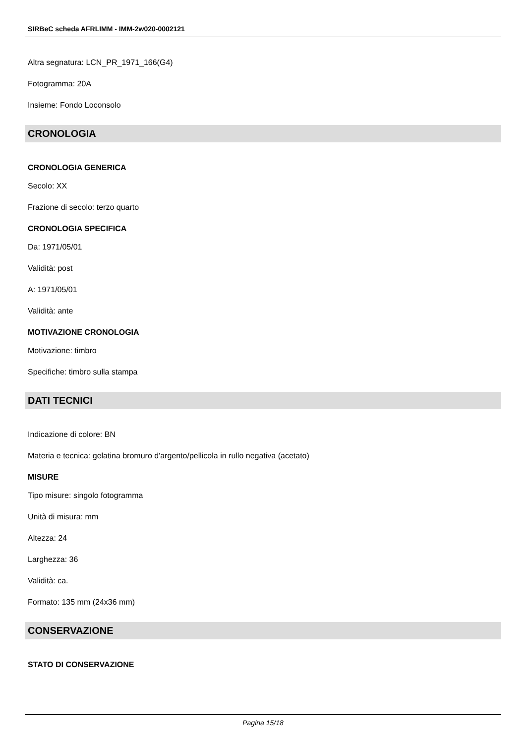SIRBeC scheda AFRLIMM - IMM-2w020-0002121
Altra segnatura: LCN_PR_1971_166(G4)
Fotogramma: 20A
Insieme: Fondo Loconsolo
CRONOLOGIA
CRONOLOGIA GENERICA
Secolo: XX
Frazione di secolo: terzo quarto
CRONOLOGIA SPECIFICA
Da: 1971/05/01
Validità: post
A: 1971/05/01
Validità: ante
MOTIVAZIONE CRONOLOGIA
Motivazione: timbro
Specifiche: timbro sulla stampa
DATI TECNICI
Indicazione di colore: BN
Materia e tecnica: gelatina bromuro d'argento/pellicola in rullo negativa (acetato)
MISURE
Tipo misure: singolo fotogramma
Unità di misura: mm
Altezza: 24
Larghezza: 36
Validità: ca.
Formato: 135 mm (24x36 mm)
CONSERVAZIONE
STATO DI CONSERVAZIONE
Pagina 15/18